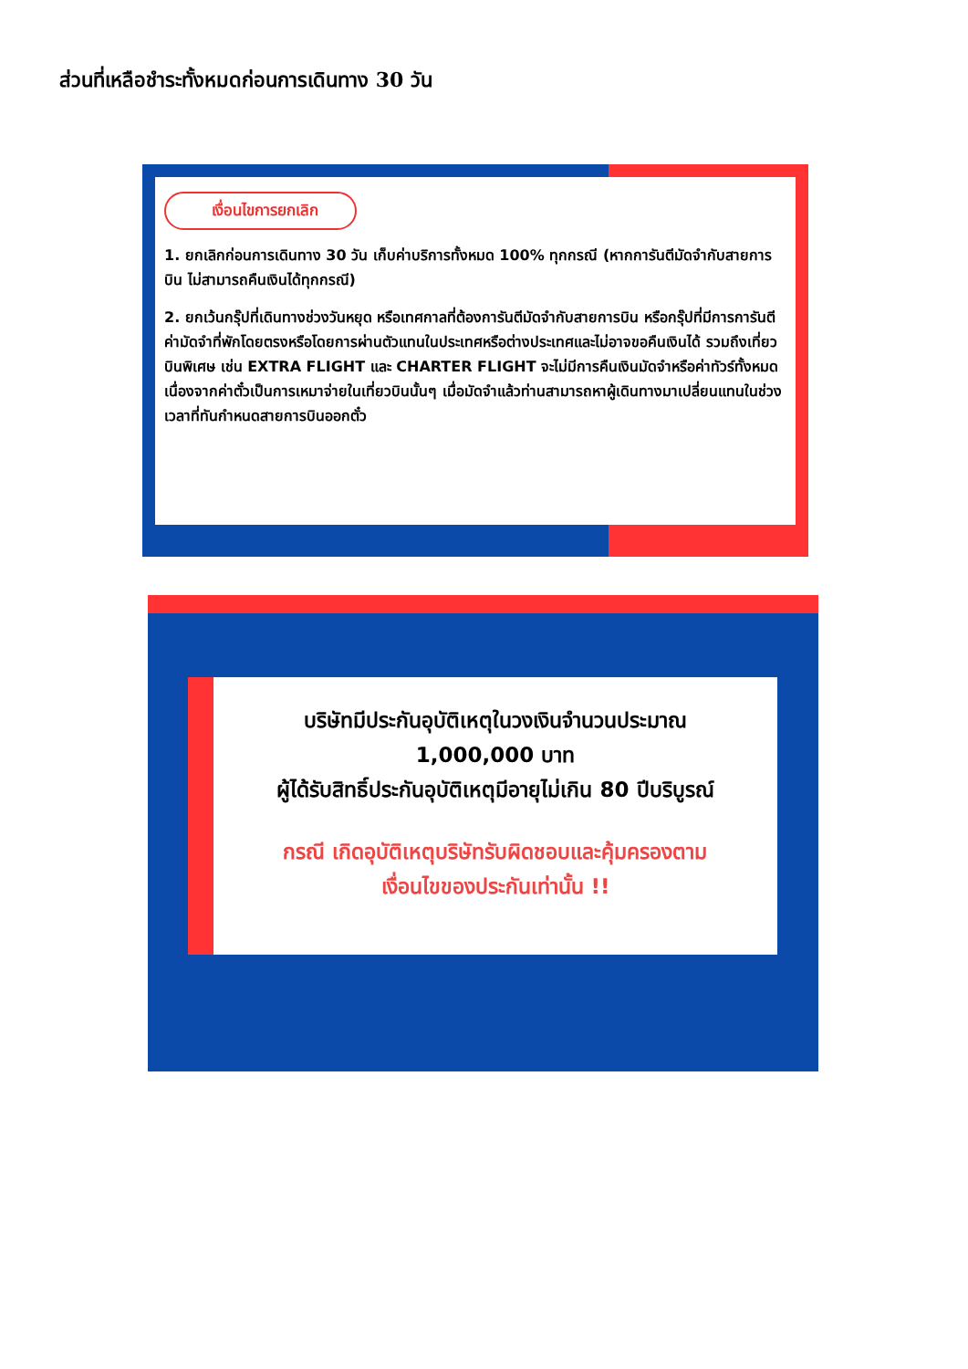ส่วนที่เหลือชำระทั้งหมดก่อนการเดินทาง 30 วัน
เงื่อนไขการยกเลิก
1. ยกเลิกก่อนการเดินทาง 30 วัน เก็บค่าบริการทั้งหมด 100% ทุกกรณี (หากการันตีมัดจำกับสายการบิน ไม่สามารถคืนเงินได้ทุกกรณี)
2. ยกเว้นกรุ๊ปที่เดินทางช่วงวันหยุด หรือเทศกาลที่ต้องการันตีมัดจำกับสายการบิน หรือกรุ๊ปที่มีการการันตีค่ามัดจำที่พักโดยตรงหรือโดยการผ่านตัวแทนในประเทศหรือต่างประเทศและไม่อาจขอคืนเงินได้ รวมถึงเที่ยวบินพิเศษ เช่น EXTRA FLIGHT และ CHARTER FLIGHT จะไม่มีการคืนเงินมัดจำหรือค่าทัวร์ทั้งหมด เนื่องจากค่าตั๋วเป็นการเหมาจ่ายในเที่ยวบินนั้นๆ เมื่อมัดจำแล้วท่านสามารถหาผู้เดินทางมาเปลี่ยนแทนในช่วงเวลาที่ทันกำหนดสายการบินออกตั๋ว
บริษัทมีประกันอุบัติเหตุในวงเงินจำนวนประมาณ
1,000,000 บาท
ผู้ได้รับสิทธิ์ประกันอุบัติเหตุมีอายุไม่เกิน 80 ปีบริบูรณ์
กรณี เกิดอุบัติเหตุบริษัทรับผิดชอบและคุ้มครองตาม
เงื่อนไขของประกันเท่านั้น !!